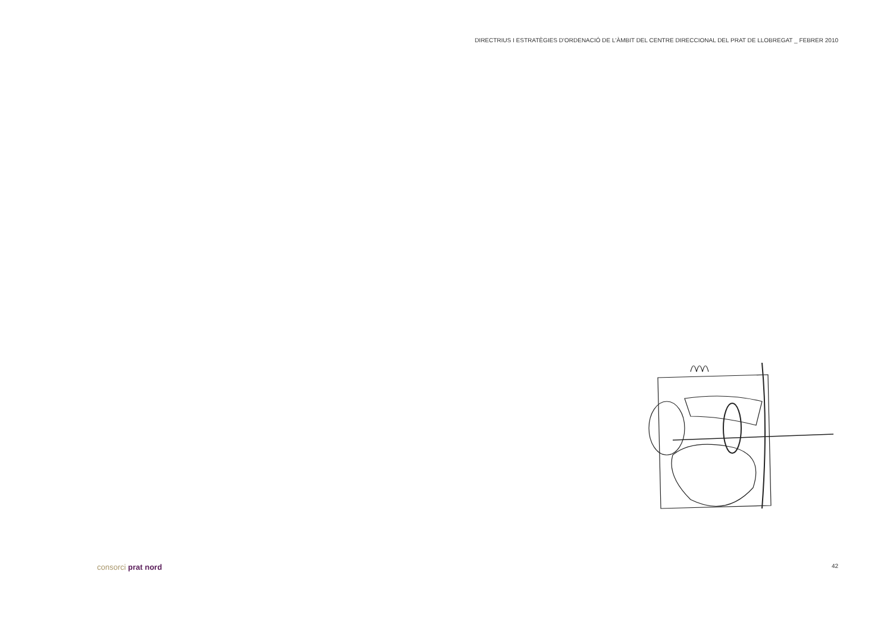DIRECTRIUS I ESTRATÈGIES D'ORDENACIÓ DE L'ÀMBIT DEL CENTRE DIRECCIONAL DEL PRAT DE LLOBREGAT _ FEBRER 2010
consorci prat nord 42